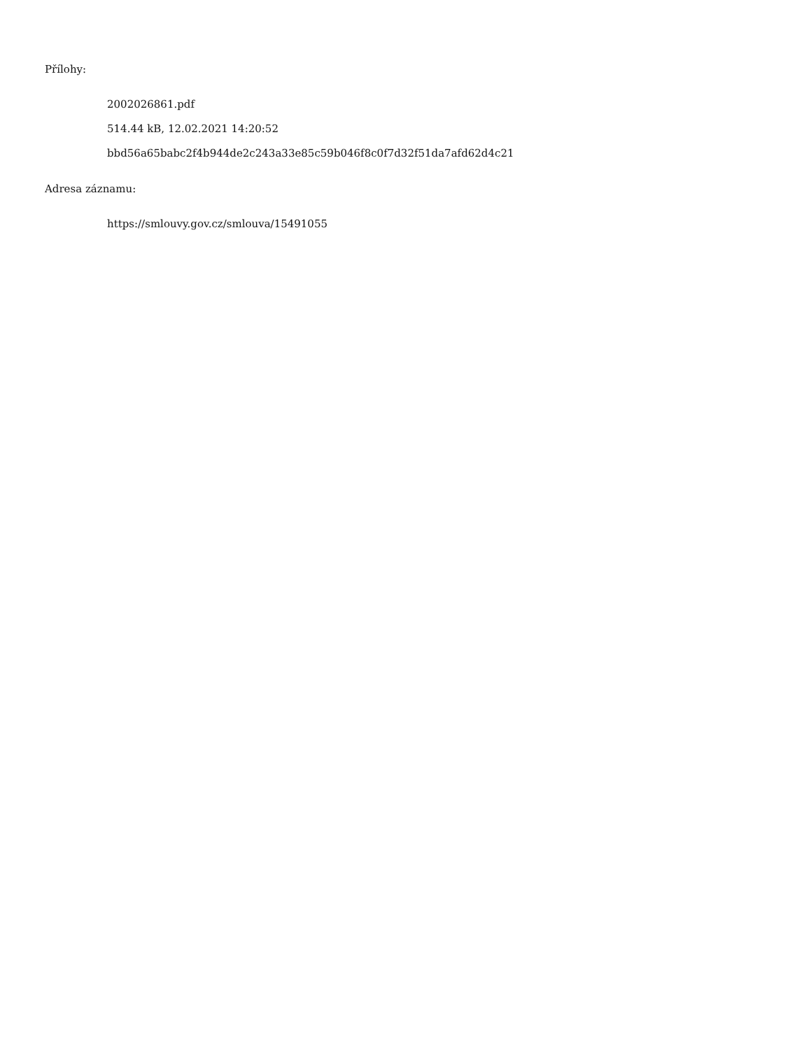Přílohy:
2002026861.pdf
514.44 kB, 12.02.2021 14:20:52
bbd56a65babc2f4b944de2c243a33e85c59b046f8c0f7d32f51da7afd62d4c21
Adresa záznamu:
https://smlouvy.gov.cz/smlouva/15491055